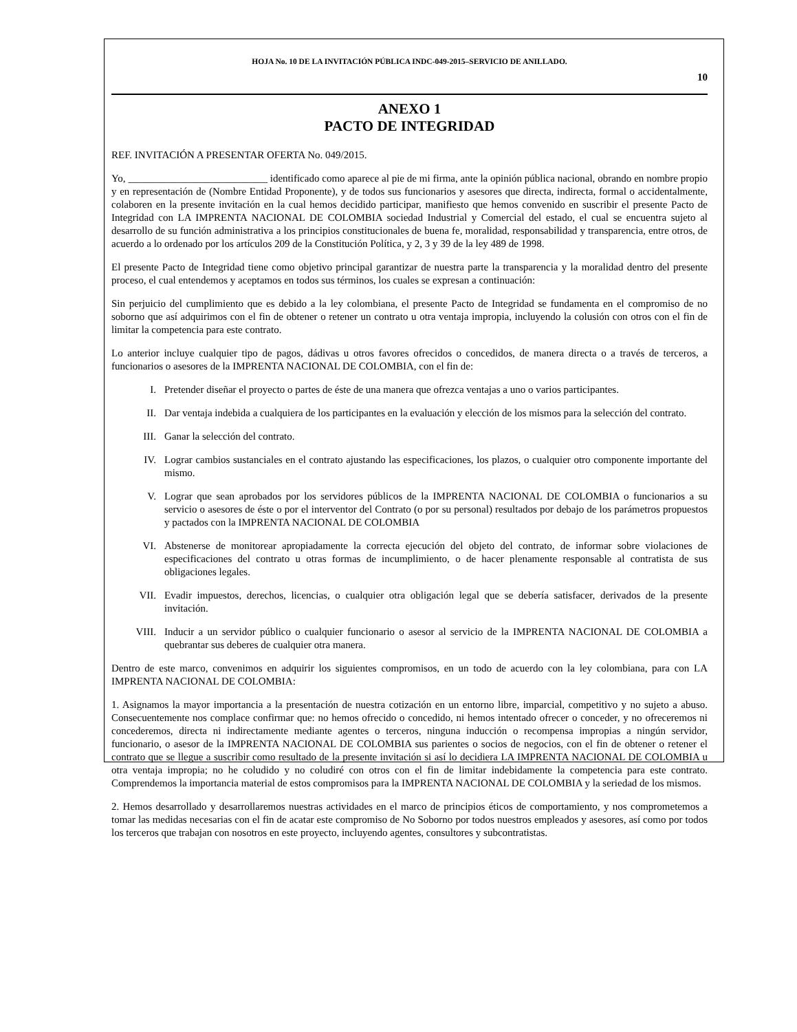HOJA No. 10 DE LA INVITACIÓN PÚBLICA INDC-049-2015–SERVICIO DE ANILLADO.
10
ANEXO 1
PACTO DE INTEGRIDAD
REF. INVITACIÓN A PRESENTAR OFERTA No. 049/2015.
Yo, ___________________________ identificado como aparece al pie de mi firma, ante la opinión pública nacional, obrando en nombre propio y en representación de (Nombre Entidad Proponente), y de todos sus funcionarios y asesores que directa, indirecta, formal o accidentalmente, colaboren en la presente invitación en la cual hemos decidido participar, manifiesto que hemos convenido en suscribir el presente Pacto de Integridad con LA IMPRENTA NACIONAL DE COLOMBIA sociedad Industrial y Comercial del estado, el cual se encuentra sujeto al desarrollo de su función administrativa a los principios constitucionales de buena fe, moralidad, responsabilidad y transparencia, entre otros, de acuerdo a lo ordenado por los artículos 209 de la Constitución Política, y 2, 3 y 39 de la ley 489 de 1998.
El presente Pacto de Integridad tiene como objetivo principal garantizar de nuestra parte la transparencia y la moralidad dentro del presente proceso, el cual entendemos y aceptamos en todos sus términos, los cuales se expresan a continuación:
Sin perjuicio del cumplimiento que es debido a la ley colombiana, el presente Pacto de Integridad se fundamenta en el compromiso de no soborno que así adquirimos con el fin de obtener o retener un contrato u otra ventaja impropia, incluyendo la colusión con otros con el fin de limitar la competencia para este contrato.
Lo anterior incluye cualquier tipo de pagos, dádivas u otros favores ofrecidos o concedidos, de manera directa o a través de terceros, a funcionarios o asesores de la IMPRENTA NACIONAL DE COLOMBIA, con el fin de:
I. Pretender diseñar el proyecto o partes de éste de una manera que ofrezca ventajas a uno o varios participantes.
II. Dar ventaja indebida a cualquiera de los participantes en la evaluación y elección de los mismos para la selección del contrato.
III. Ganar la selección del contrato.
IV. Lograr cambios sustanciales en el contrato ajustando las especificaciones, los plazos, o cualquier otro componente importante del mismo.
V. Lograr que sean aprobados por los servidores públicos de la IMPRENTA NACIONAL DE COLOMBIA o funcionarios a su servicio o asesores de éste o por el interventor del Contrato (o por su personal) resultados por debajo de los parámetros propuestos y pactados con la IMPRENTA NACIONAL DE COLOMBIA
VI. Abstenerse de monitorear apropiadamente la correcta ejecución del objeto del contrato, de informar sobre violaciones de especificaciones del contrato u otras formas de incumplimiento, o de hacer plenamente responsable al contratista de sus obligaciones legales.
VII. Evadir impuestos, derechos, licencias, o cualquier otra obligación legal que se debería satisfacer, derivados de la presente invitación.
VIII. Inducir a un servidor público o cualquier funcionario o asesor al servicio de la IMPRENTA NACIONAL DE COLOMBIA a quebrantar sus deberes de cualquier otra manera.
Dentro de este marco, convenimos en adquirir los siguientes compromisos, en un todo de acuerdo con la ley colombiana, para con LA IMPRENTA NACIONAL DE COLOMBIA:
1. Asignamos la mayor importancia a la presentación de nuestra cotización en un entorno libre, imparcial, competitivo y no sujeto a abuso. Consecuentemente nos complace confirmar que: no hemos ofrecido o concedido, ni hemos intentado ofrecer o conceder, y no ofreceremos ni concederemos, directa ni indirectamente mediante agentes o terceros, ninguna inducción o recompensa impropias a ningún servidor, funcionario, o asesor de la IMPRENTA NACIONAL DE COLOMBIA sus parientes o socios de negocios, con el fin de obtener o retener el contrato que se llegue a suscribir como resultado de la presente invitación si así lo decidiera LA IMPRENTA NACIONAL DE COLOMBIA u otra ventaja impropia; no he coludido y no coludiré con otros con el fin de limitar indebidamente la competencia para este contrato. Comprendemos la importancia material de estos compromisos para la IMPRENTA NACIONAL DE COLOMBIA y la seriedad de los mismos.
2. Hemos desarrollado y desarrollaremos nuestras actividades en el marco de principios éticos de comportamiento, y nos comprometemos a tomar las medidas necesarias con el fin de acatar este compromiso de No Soborno por todos nuestros empleados y asesores, así como por todos los terceros que trabajan con nosotros en este proyecto, incluyendo agentes, consultores y subcontratistas.